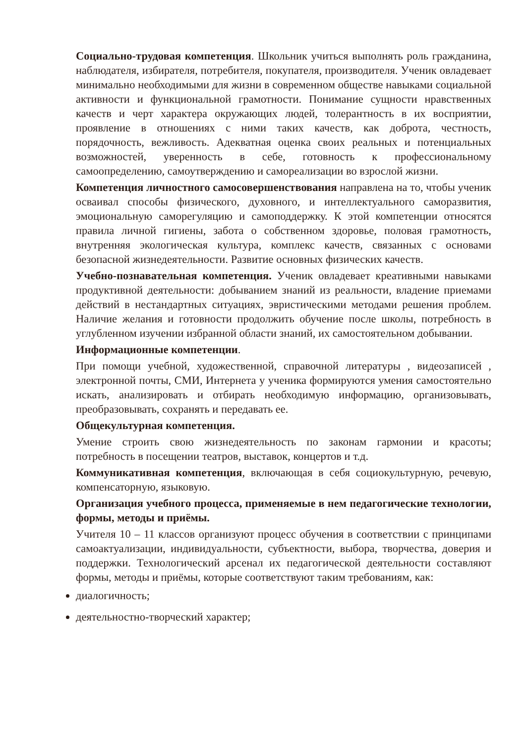Социально-трудовая компетенция. Школьник учиться выполнять роль гражданина, наблюдателя, избирателя, потребителя, покупателя, производителя. Ученик овладевает минимально необходимыми для жизни в современном обществе навыками социальной активности и функциональной грамотности. Понимание сущности нравственных качеств и черт характера окружающих людей, толерантность в их восприятии, проявление в отношениях с ними таких качеств, как доброта, честность, порядочность, вежливость. Адекватная оценка своих реальных и потенциальных возможностей, уверенность в себе, готовность к профессиональному самоопределению, самоутверждению и самореализации во взрослой жизни.
Компетенция личностного самосовершенствования направлена на то, чтобы ученик осваивал способы физического, духовного, и интеллектуального саморазвития, эмоциональную саморегуляцию и самоподдержку. К этой компетенции относятся правила личной гигиены, забота о собственном здоровье, половая грамотность, внутренняя экологическая культура, комплекс качеств, связанных с основами безопасной жизнедеятельности. Развитие основных физических качеств.
Учебно-познавательная компетенция. Ученик овладевает креативными навыками продуктивной деятельности: добыванием знаний из реальности, владение приемами действий в нестандартных ситуациях, эвристическими методами решения проблем. Наличие желания и готовности продолжить обучение после школы, потребность в углубленном изучении избранной области знаний, их самостоятельном добывании.
Информационные компетенции.
При помощи учебной, художественной, справочной литературы , видеозаписей , электронной почты, СМИ, Интернета у ученика формируются умения самостоятельно искать, анализировать и отбирать необходимую информацию, организовывать, преобразовывать, сохранять и передавать ее.
Общекультурная компетенция.
Умение строить свою жизнедеятельность по законам гармонии и красоты; потребность в посещении театров, выставок, концертов и т.д.
Коммуникативная компетенция, включающая в себя социокультурную, речевую, компенсаторную, языковую.
Организация учебного процесса, применяемые в нем педагогические технологии, формы, методы и приёмы.
Учителя 10 – 11 классов организуют процесс обучения в соответствии с принципами самоактуализации, индивидуальности, субъектности, выбора, творчества, доверия и поддержки. Технологический арсенал их педагогической деятельности составляют формы, методы и приёмы, которые соответствуют таким требованиям, как:
диалогичность;
деятельностно-творческий характер;